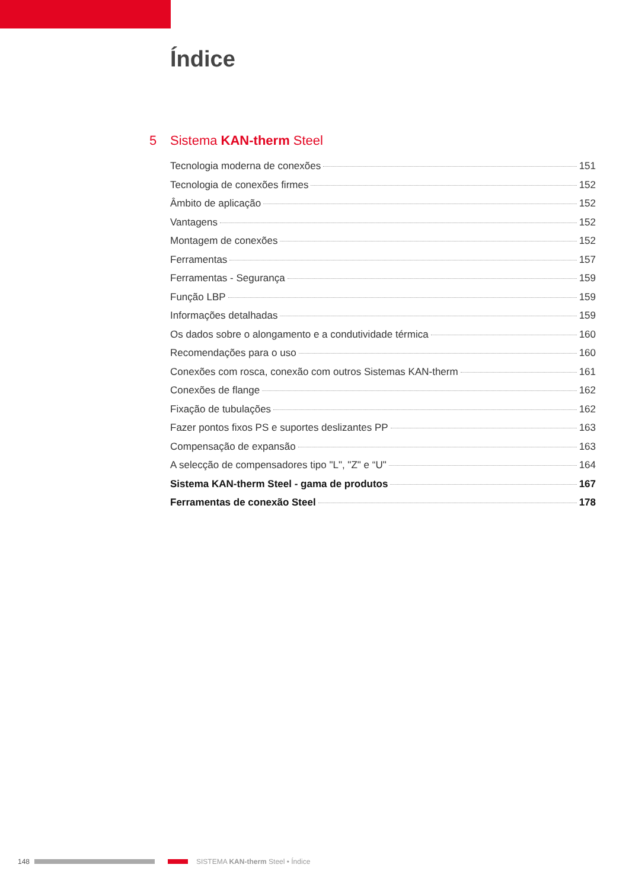Índice
5 Sistema KAN-therm Steel
Tecnologia moderna de conexões 151
Tecnologia de conexões firmes 152
Âmbito de aplicação 152
Vantagens 152
Montagem de conexões 152
Ferramentas 157
Ferramentas - Segurança 159
Função LBP 159
Informações detalhadas 159
Os dados sobre o alongamento e a condutividade térmica 160
Recomendações para o uso 160
Conexões com rosca, conexão com outros Sistemas KAN-therm 161
Conexões de flange 162
Fixação de tubulações 162
Fazer pontos fixos PS e suportes deslizantes PP 163
Compensação de expansão 163
A selecção de compensadores tipo "L", "Z" e “U" 164
Sistema KAN-therm Steel - gama de produtos 167
Ferramentas de conexão Steel 178
148
SISTEMA KAN-therm Steel • Índice